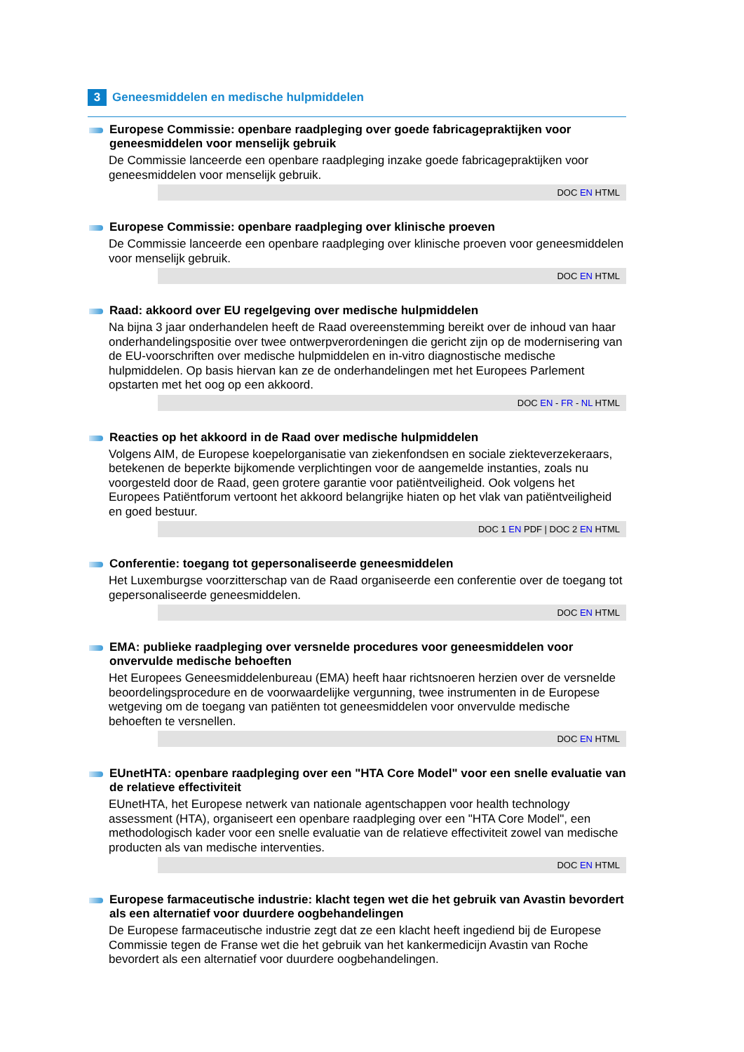3 Geneesmiddelen en medische hulpmiddelen
Europese Commissie: openbare raadpleging over goede fabricagepraktijken voor geneesmiddelen voor menselijk gebruik
De Commissie lanceerde een openbare raadpleging inzake goede fabricagepraktijken voor geneesmiddelen voor menselijk gebruik.
DOC EN HTML
Europese Commissie: openbare raadpleging over klinische proeven
De Commissie lanceerde een openbare raadpleging over klinische proeven voor geneesmiddelen voor menselijk gebruik.
DOC EN HTML
Raad: akkoord over EU regelgeving over medische hulpmiddelen
Na bijna 3 jaar onderhandelen heeft de Raad overeenstemming bereikt over de inhoud van haar onderhandelingspositie over twee ontwerpverordeningen die gericht zijn op de modernisering van de EU-voorschriften over medische hulpmiddelen en in-vitro diagnostische medische hulpmiddelen. Op basis hiervan kan ze de onderhandelingen met het Europees Parlement opstarten met het oog op een akkoord.
DOC EN - FR - NL HTML
Reacties op het akkoord in de Raad over medische hulpmiddelen
Volgens AIM, de Europese koepelorganisatie van ziekenfondsen en sociale ziekteverzekeraars, betekenen de beperkte bijkomende verplichtingen voor de aangemelde instanties, zoals nu voorgesteld door de Raad, geen grotere garantie voor patiëntveiligheid. Ook volgens het Europees Patiëntforum vertoont het akkoord belangrijke hiaten op het vlak van patiëntveiligheid en goed bestuur.
DOC 1 EN PDF | DOC 2 EN HTML
Conferentie: toegang tot gepersonaliseerde geneesmiddelen
Het Luxemburgse voorzitterschap van de Raad organiseerde een conferentie over de toegang tot gepersonaliseerde geneesmiddelen.
DOC EN HTML
EMA: publieke raadpleging over versnelde procedures voor geneesmiddelen voor onvervulde medische behoeften
Het Europees Geneesmiddelenbureau (EMA) heeft haar richtsnoeren herzien over de versnelde beoordelingsprocedure en de voorwaardelijke vergunning, twee instrumenten in de Europese wetgeving om de toegang van patiënten tot geneesmiddelen voor onvervulde medische behoeften te versnellen.
DOC EN HTML
EUnetHTA: openbare raadpleging over een "HTA Core Model" voor een snelle evaluatie van de relatieve effectiviteit
EUnetHTA, het Europese netwerk van nationale agentschappen voor health technology assessment (HTA), organiseert een openbare raadpleging over een "HTA Core Model", een methodologisch kader voor een snelle evaluatie van de relatieve effectiviteit zowel van medische producten als van medische interventies.
DOC EN HTML
Europese farmaceutische industrie: klacht tegen wet die het gebruik van Avastin bevordert als een alternatief voor duurdere oogbehandelingen
De Europese farmaceutische industrie zegt dat ze een klacht heeft ingediend bij de Europese Commissie tegen de Franse wet die het gebruik van het kankermedicijn Avastin van Roche bevordert als een alternatief voor duurdere oogbehandelingen.